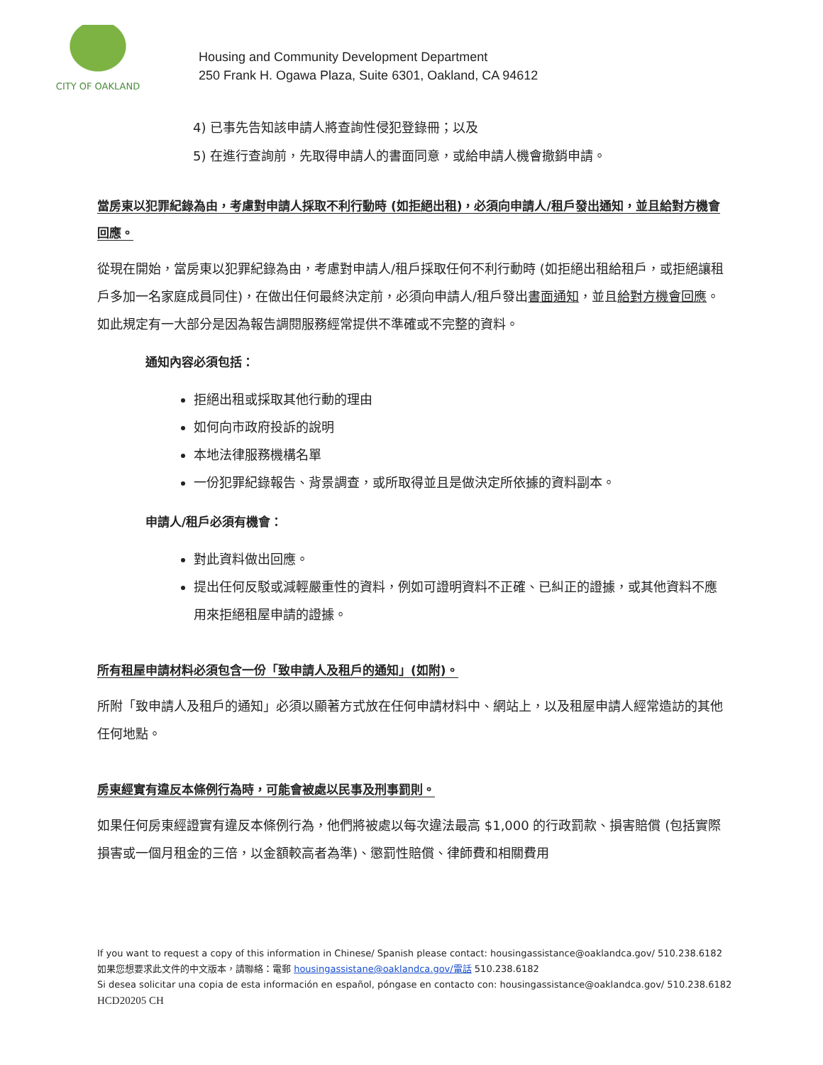CITY OF OAKLAND
Housing and Community Development Department
250 Frank H. Ogawa Plaza, Suite 6301, Oakland, CA 94612
4) 已事先告知該申請人將查詢性侵犯登錄冊；以及
5) 在進行查詢前，先取得申請人的書面同意，或給申請人機會撤銷申請。
當房東以犯罪紀錄為由，考慮對申請人採取不利行動時 (如拒絕出租)，必須向申請人/租戶發出通知，並且給對方機會回應。
從現在開始，當房東以犯罪紀錄為由，考慮對申請人/租戶採取任何不利行動時 (如拒絕出租給租戶，或拒絕讓租戶多加一名家庭成員同住)，在做出任何最終決定前，必須向申請人/租戶發出書面通知，並且給對方機會回應。如此規定有一大部分是因為報告調閱服務經常提供不準確或不完整的資料。
通知內容必須包括：
拒絕出租或採取其他行動的理由
如何向市政府投訴的說明
本地法律服務機構名單
一份犯罪紀錄報告、背景調查，或所取得並且是做決定所依據的資料副本。
申請人/租戶必須有機會：
對此資料做出回應。
提出任何反駁或減輕嚴重性的資料，例如可證明資料不正確、已糾正的證據，或其他資料不應用來拒絕租屋申請的證據。
所有租屋申請材料必須包含一份「致申請人及租戶的通知」(如附)。
所附「致申請人及租戶的通知」必須以顯著方式放在任何申請材料中、網站上，以及租屋申請人經常造訪的其他任何地點。
房東經實有違反本條例行為時，可能會被處以民事及刑事罰則。
如果任何房東經證實有違反本條例行為，他們將被處以每次違法最高 $1,000 的行政罰款、損害賠償 (包括實際損害或一個月租金的三倍，以金額較高者為準)、懲罰性賠償、律師費和相關費用
If you want to request a copy of this information in Chinese/ Spanish please contact: housingassistance@oaklandca.gov/ 510.238.6182
如果您想要求此文件的中文版本，請聯絡：電郵 housingassistane@oaklandca.gov/電話 510.238.6182
Si desea solicitar una copia de esta información en español, póngase en contacto con: housingassistance@oaklandca.gov/ 510.238.6182
HCD20205 CH